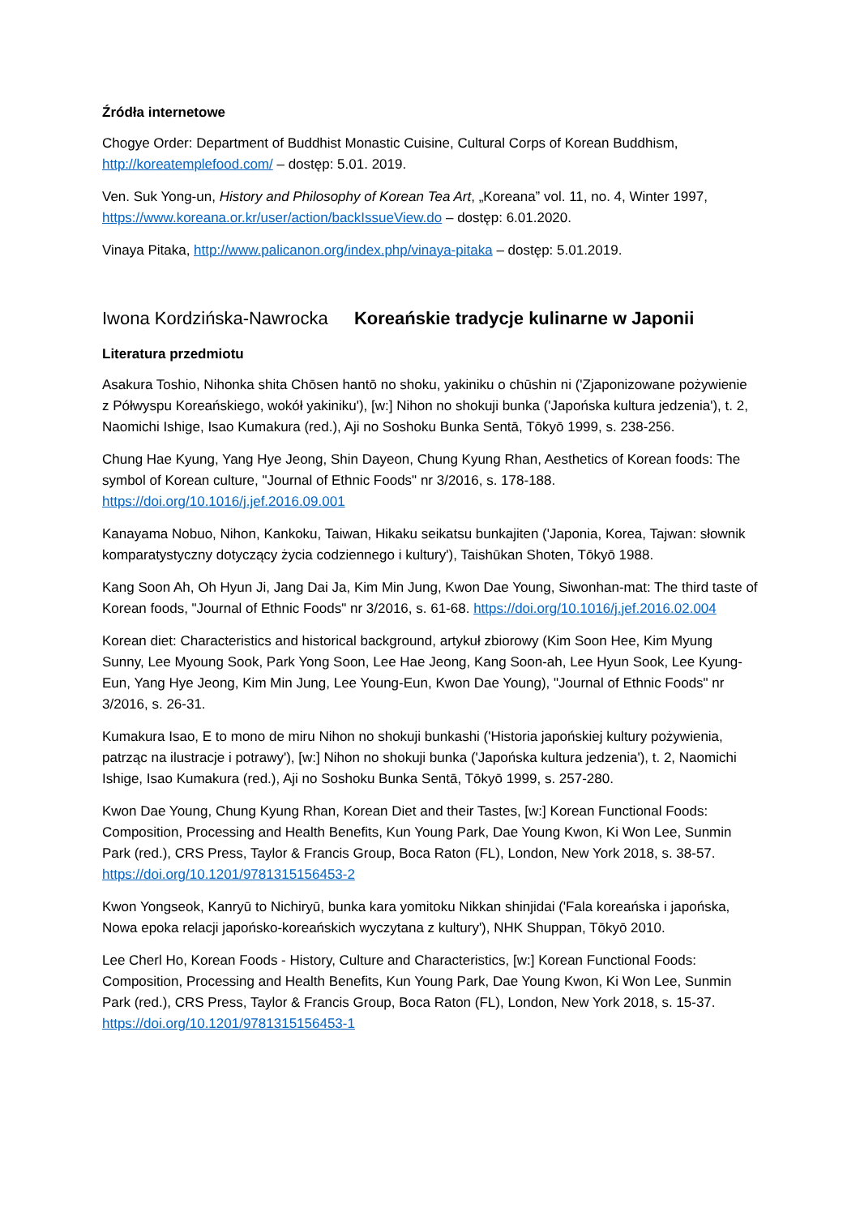Źródła internetowe
Chogye Order: Department of Buddhist Monastic Cuisine, Cultural Corps of Korean Buddhism, http://koreatemplefood.com/ – dostęp: 5.01. 2019.
Ven. Suk Yong-un, History and Philosophy of Korean Tea Art, „Koreana” vol. 11, no. 4, Winter 1997, https://www.koreana.or.kr/user/action/backIssueView.do – dostęp: 6.01.2020.
Vinaya Pitaka, http://www.palicanon.org/index.php/vinaya-pitaka – dostęp: 5.01.2019.
Iwona Kordzińska-Nawrocka Koreańskie tradycje kulinarne w Japonii
Literatura przedmiotu
Asakura Toshio, Nihonka shita Chōsen hantō no shoku, yakiniku o chūshin ni ('Zjaponizowane pożywienie z Półwyspu Koreańskiego, wokół yakiniku'), [w:] Nihon no shokuji bunka ('Japońska kultura jedzenia'), t. 2, Naomichi Ishige, Isao Kumakura (red.), Aji no Soshoku Bunka Sentā, Tōkyō 1999, s. 238-256.
Chung Hae Kyung, Yang Hye Jeong, Shin Dayeon, Chung Kyung Rhan, Aesthetics of Korean foods: The symbol of Korean culture, "Journal of Ethnic Foods" nr 3/2016, s. 178-188. https://doi.org/10.1016/j.jef.2016.09.001
Kanayama Nobuo, Nihon, Kankoku, Taiwan, Hikaku seikatsu bunkajiten ('Japonia, Korea, Tajwan: słownik komparatystyczny dotyczący życia codziennego i kultury'), Taishūkan Shoten, Tōkyō 1988.
Kang Soon Ah, Oh Hyun Ji, Jang Dai Ja, Kim Min Jung, Kwon Dae Young, Siwonhan-mat: The third taste of Korean foods, "Journal of Ethnic Foods" nr 3/2016, s. 61-68. https://doi.org/10.1016/j.jef.2016.02.004
Korean diet: Characteristics and historical background, artykuł zbiorowy (Kim Soon Hee, Kim Myung Sunny, Lee Myoung Sook, Park Yong Soon, Lee Hae Jeong, Kang Soon-ah, Lee Hyun Sook, Lee Kyung-Eun, Yang Hye Jeong, Kim Min Jung, Lee Young-Eun, Kwon Dae Young), "Journal of Ethnic Foods" nr 3/2016, s. 26-31.
Kumakura Isao, E to mono de miru Nihon no shokuji bunkashi ('Historia japońskiej kultury pożywienia, patrząc na ilustracje i potrawy'), [w:] Nihon no shokuji bunka ('Japońska kultura jedzenia'), t. 2, Naomichi Ishige, Isao Kumakura (red.), Aji no Soshoku Bunka Sentā, Tōkyō 1999, s. 257-280.
Kwon Dae Young, Chung Kyung Rhan, Korean Diet and their Tastes, [w:] Korean Functional Foods: Composition, Processing and Health Benefits, Kun Young Park, Dae Young Kwon, Ki Won Lee, Sunmin Park (red.), CRS Press, Taylor & Francis Group, Boca Raton (FL), London, New York 2018, s. 38-57. https://doi.org/10.1201/9781315156453-2
Kwon Yongseok, Kanryū to Nichiryū, bunka kara yomitoku Nikkan shinjidai ('Fala koreańska i japońska, Nowa epoka relacji japońsko-koreańskich wyczytana z kultury'), NHK Shuppan, Tōkyō 2010.
Lee Cherl Ho, Korean Foods - History, Culture and Characteristics, [w:] Korean Functional Foods: Composition, Processing and Health Benefits, Kun Young Park, Dae Young Kwon, Ki Won Lee, Sunmin Park (red.), CRS Press, Taylor & Francis Group, Boca Raton (FL), London, New York 2018, s. 15-37. https://doi.org/10.1201/9781315156453-1